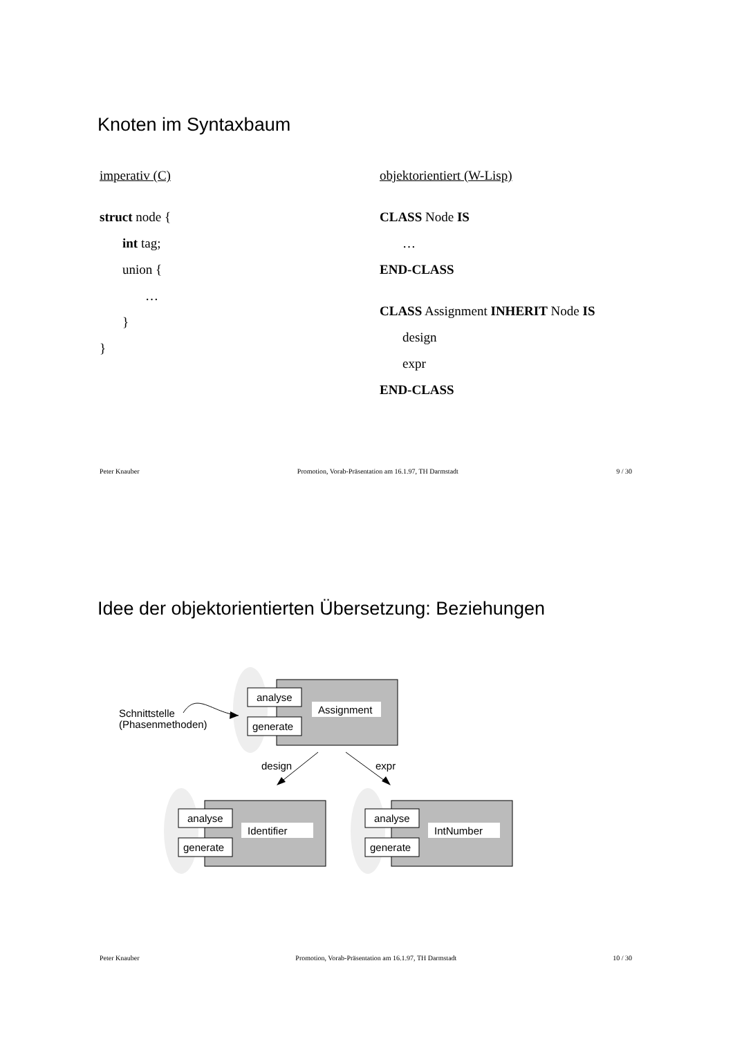Knoten im Syntaxbaum
imperativ (C)
struct node {
int tag;
union {
…
}
}
objektorientiert (W-Lisp)
CLASS Node IS
…
END-CLASS
CLASS Assignment INHERIT Node IS
design
expr
END-CLASS
Peter Knauber Promotion, Vorab-Präsentation am 16.1.97, TH Darmstadt 9 / 30
Idee der objektorientierten Übersetzung: Beziehungen
analyse
generate
Assignment
Schnittstelle
(Phasenmethoden)
design
expr
analyse
generate
Identifier
analyse
generate
IntNumber
Peter Knauber Promotion, Vorab-Präsentation am 16.1.97, TH Darmstadt 10 / 30